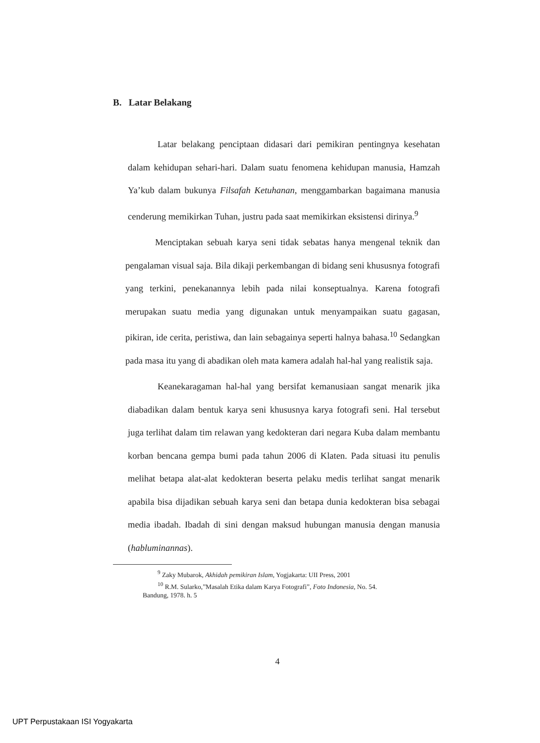B. Latar Belakang
Latar belakang penciptaan didasari dari pemikiran pentingnya kesehatan dalam kehidupan sehari-hari. Dalam suatu fenomena kehidupan manusia, Hamzah Ya’kub dalam bukunya Filsafah Ketuhanan, menggambarkan bagaimana manusia cenderung memikirkan Tuhan, justru pada saat memikirkan eksistensi dirinya.<sup>9</sup>
Menciptakan sebuah karya seni tidak sebatas hanya mengenal teknik dan pengalaman visual saja. Bila dikaji perkembangan di bidang seni khususnya fotografi yang terkini, penekanannya lebih pada nilai konseptualnya. Karena fotografi merupakan suatu media yang digunakan untuk menyampaikan suatu gagasan, pikiran, ide cerita, peristiwa, dan lain sebagainya seperti halnya bahasa.<sup>10</sup> Sedangkan pada masa itu yang di abadikan oleh mata kamera adalah hal-hal yang realistik saja.
Keanekaragaman hal-hal yang bersifat kemanusiaan sangat menarik jika diabadikan dalam bentuk karya seni khususnya karya fotografi seni. Hal tersebut juga terlihat dalam tim relawan yang kedokteran dari negara Kuba dalam membantu korban bencana gempa bumi pada tahun 2006 di Klaten. Pada situasi itu penulis melihat betapa alat-alat kedokteran beserta pelaku medis terlihat sangat menarik apabila bisa dijadikan sebuah karya seni dan betapa dunia kedokteran bisa sebagai media ibadah. Ibadah di sini dengan maksud hubungan manusia dengan manusia (habluminannas).
<sup>9</sup> Zaky Mubarok, Akhidah pemikiran Islam, Yogjakarta: UII Press, 2001
<sup>10</sup> R.M. Sularko,”Masalah Etika dalam Karya Fotografi”, Foto Indonesia, No. 54.
Bandung, 1978. h. 5
4
UPT Perpustakaan ISI Yogyakarta